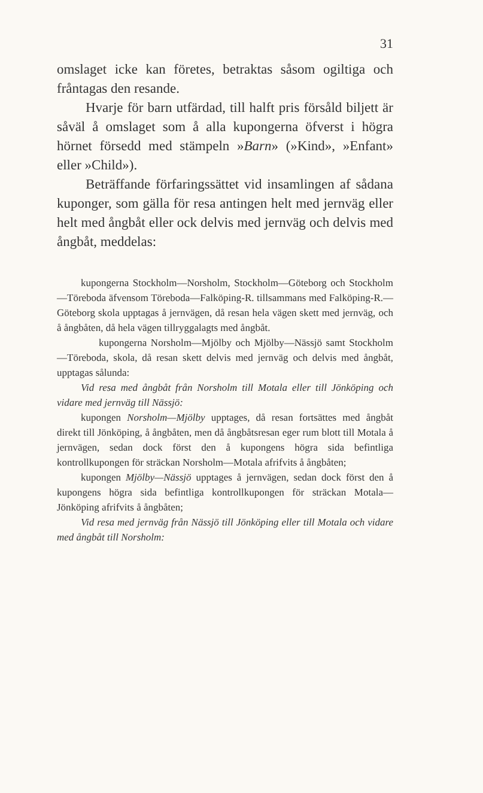31
omslaget icke kan företes, betraktas såsom ogiltiga och fråntagas den resande.
Hvarje för barn utfärdad, till halft pris försåld biljett är såväl å omslaget som å alla kupongerna öfverst i högra hörnet försedd med stämpeln »Barn» (»Kind», »Enfant» eller »Child»).
Beträffande förfaringssättet vid insamlingen af sådana kuponger, som gälla för resa antingen helt med jernväg eller helt med ångbåt eller ock delvis med jernväg och delvis med ångbåt, meddelas:
kupongerna Stockholm—Norsholm, Stockholm—Göteborg och Stockholm—Töreboda äfvensom Töreboda—Falköping-R. tillsammans med Falköping-R.—Göteborg skola upptagas å jernvägen, då resan hela vägen skett med jernväg, och å ångbåten, då hela vägen tillryggalagts med ångbåt.
kupongerna Norsholm—Mjölby och Mjölby—Nässjö samt Stockholm—Töreboda, skola, då resan skett delvis med jernväg och delvis med ångbåt, upptagas sålunda:
Vid resa med ångbåt från Norsholm till Motala eller till Jönköping och vidare med jernväg till Nässjö:
kupongen Norsholm—Mjölby upptages, då resan fortsättes med ångbåt direkt till Jönköping, å ångbåten, men då ångbåtsresan eger rum blott till Motala å jernvägen, sedan dock först den å kupongens högra sida befintliga kontrollkupongen för sträckan Norsholm—Motala afrifvits å ångbåten;
kupongen Mjölby—Nässjö upptages å jernvägen, sedan dock först den å kupongens högra sida befintliga kontrollkupongen för sträckan Motala—Jönköping afrifvits å ångbåten;
Vid resa med jernväg från Nässjö till Jönköping eller till Motala och vidare med ångbåt till Norsholm: